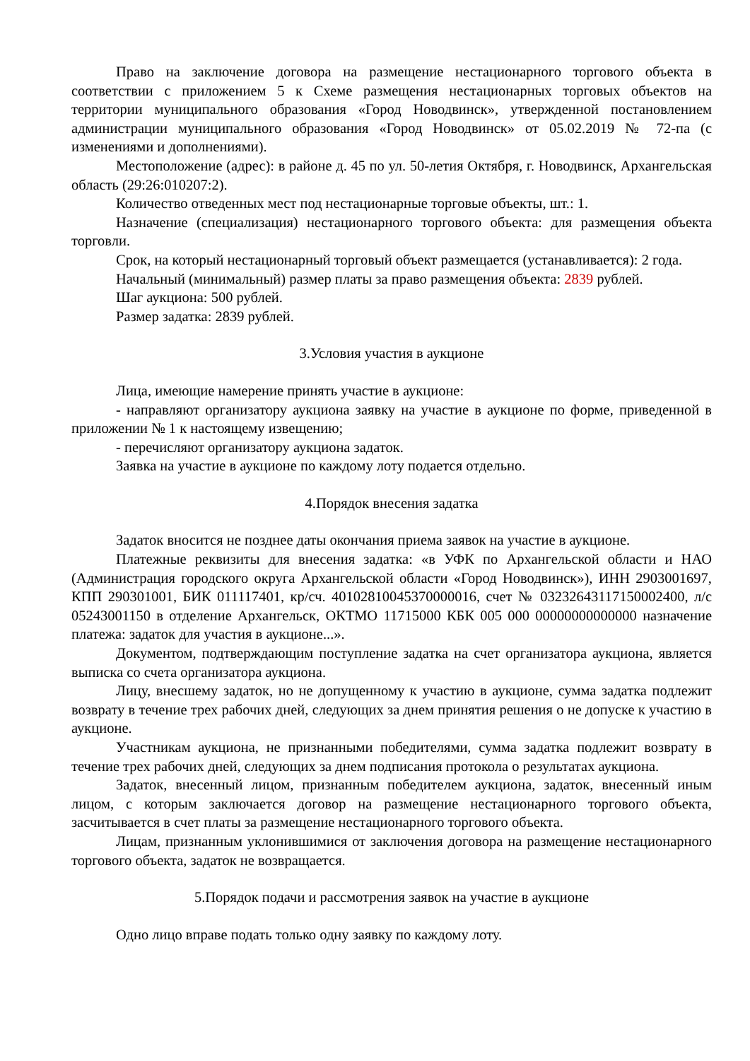Право на заключение договора на размещение нестационарного торгового объекта в соответствии с приложением 5 к Схеме размещения нестационарных торговых объектов на территории муниципального образования «Город Новодвинск», утвержденной постановлением администрации муниципального образования «Город Новодвинск» от 05.02.2019 № 72-па (с изменениями и дополнениями).
Местоположение (адрес): в районе д. 45 по ул. 50-летия Октября, г. Новодвинск, Архангельская область (29:26:010207:2).
Количество отведенных мест под нестационарные торговые объекты, шт.: 1.
Назначение (специализация) нестационарного торгового объекта: для размещения объекта торговли.
Срок, на который нестационарный торговый объект размещается (устанавливается): 2 года.
Начальный (минимальный) размер платы за право размещения объекта: 2839 рублей.
Шаг аукциона: 500 рублей.
Размер задатка: 2839 рублей.
3.Условия участия в аукционе
Лица, имеющие намерение принять участие в аукционе:
- направляют организатору аукциона заявку на участие в аукционе по форме, приведенной в приложении № 1 к настоящему извещению;
- перечисляют организатору аукциона задаток.
Заявка на участие в аукционе по каждому лоту подается отдельно.
4.Порядок внесения задатка
Задаток вносится не позднее даты окончания приема заявок на участие в аукционе.
Платежные реквизиты для внесения задатка: «в УФК по Архангельской области и НАО (Администрация городского округа Архангельской области «Город Новодвинск»), ИНН 2903001697, КПП 290301001, БИК 011117401, кр/сч. 40102810045370000016, счет № 03232643117150002400, л/с 05243001150 в отделение Архангельск, ОКТМО 11715000 КБК 005 000 00000000000000 назначение платежа: задаток для участия в аукционе...».
Документом, подтверждающим поступление задатка на счет организатора аукциона, является выписка со счета организатора аукциона.
Лицу, внесшему задаток, но не допущенному к участию в аукционе, сумма задатка подлежит возврату в течение трех рабочих дней, следующих за днем принятия решения о не допуске к участию в аукционе.
Участникам аукциона, не признанными победителями, сумма задатка подлежит возврату в течение трех рабочих дней, следующих за днем подписания протокола о результатах аукциона.
Задаток, внесенный лицом, признанным победителем аукциона, задаток, внесенный иным лицом, с которым заключается договор на размещение нестационарного торгового объекта, засчитывается в счет платы за размещение нестационарного торгового объекта.
Лицам, признанным уклонившимися от заключения договора на размещение нестационарного торгового объекта, задаток не возвращается.
5.Порядок подачи и рассмотрения заявок на участие в аукционе
Одно лицо вправе подать только одну заявку по каждому лоту.